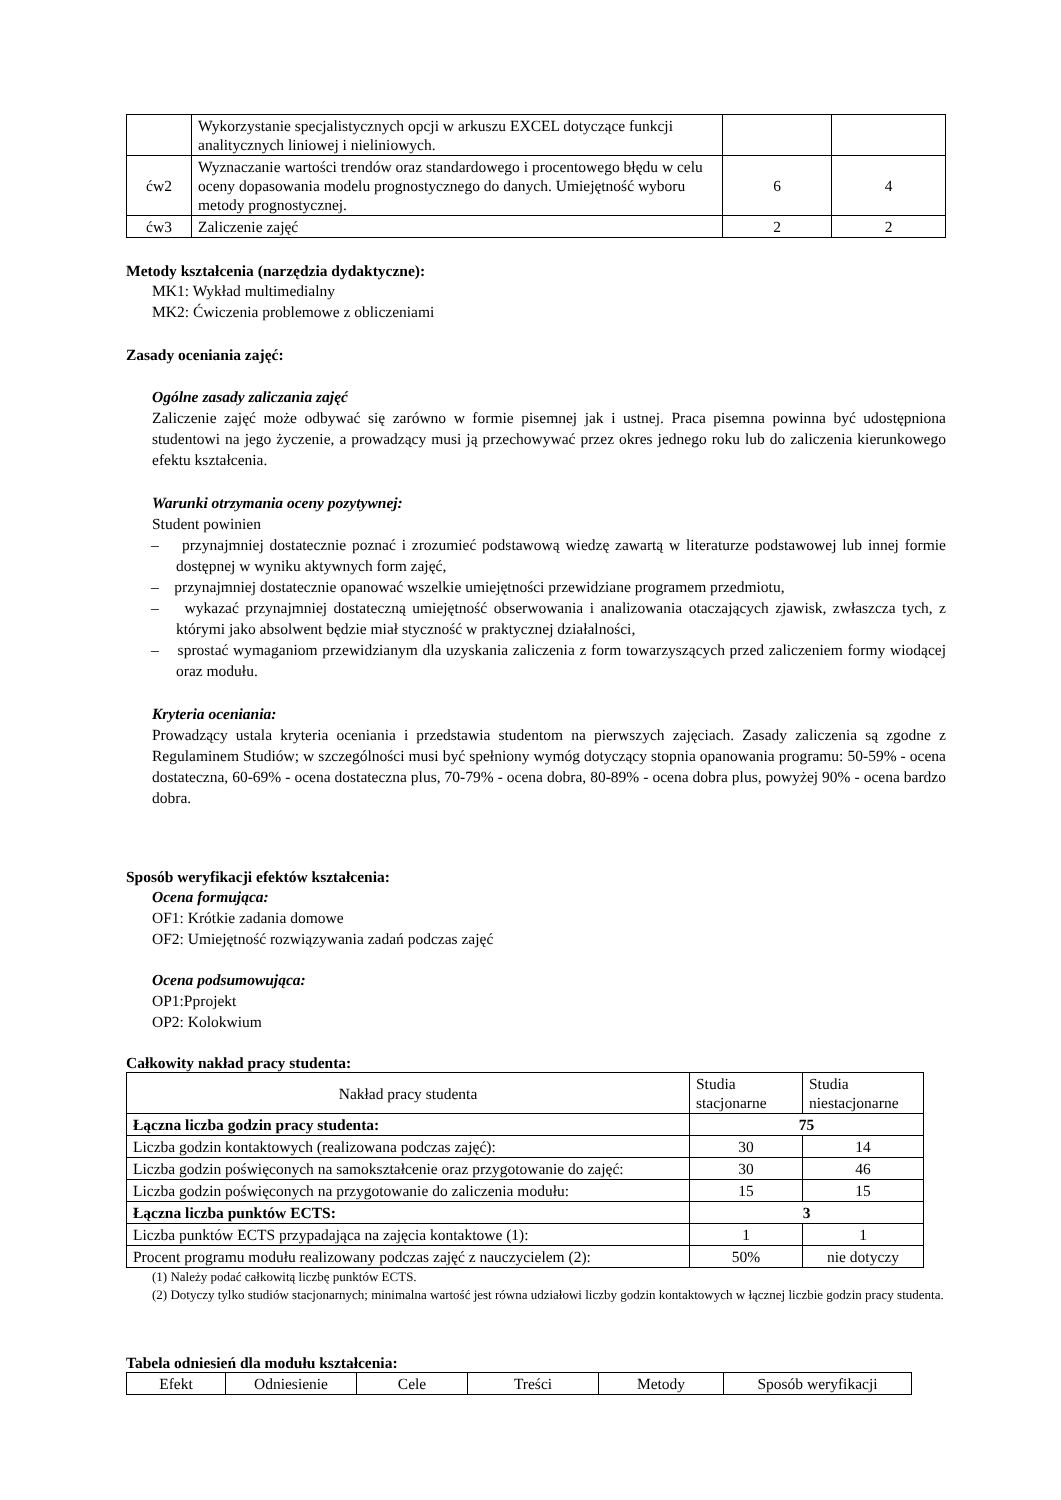| | Wykorzystanie specjalistycznych opcji w arkuszu EXCEL dotyczące funkcji analitycznych liniowej i nieliniowych. | | |
| ćw2 | Wyznaczanie wartości trendów oraz standardowego i procentowego błędu w celu oceny dopasowania modelu prognostycznego do danych. Umiejętność wyboru metody prognostycznej. | 6 | 4 |
| ćw3 | Zaliczenie zajęć | 2 | 2 |
Metody kształcenia (narzędzia dydaktyczne):
MK1: Wykład multimedialny
MK2: Ćwiczenia problemowe z obliczeniami
Zasady oceniania zajęć:
Ogólne zasady zaliczania zajęć
Zaliczenie zajęć może odbywać się zarówno w formie pisemnej jak i ustnej. Praca pisemna powinna być udostępniona studentowi na jego życzenie, a prowadzący musi ją przechowywać przez okres jednego roku lub do zaliczenia kierunkowego efektu kształcenia.
Warunki otrzymania oceny pozytywnej:
Student powinien
– przynajmniej dostatecznie poznać i zrozumieć podstawową wiedzę zawartą w literaturze podstawowej lub innej formie dostępnej w wyniku aktywnych form zajęć,
– przynajmniej dostatecznie opanować wszelkie umiejętności przewidziane programem przedmiotu,
– wykazać przynajmniej dostateczną umiejętność obserwowania i analizowania otaczających zjawisk, zwłaszcza tych, z którymi jako absolwent będzie miał styczność w praktycznej działalności,
– sprostać wymaganiom przewidzianym dla uzyskania zaliczenia z form towarzyszących przed zaliczeniem formy wiodącej oraz modułu.
Kryteria oceniania:
Prowadzący ustala kryteria oceniania i przedstawia studentom na pierwszych zajęciach. Zasady zaliczenia są zgodne z Regulaminem Studiów; w szczególności musi być spełniony wymóg dotyczący stopnia opanowania programu: 50-59% - ocena dostateczna, 60-69% - ocena dostateczna plus, 70-79% - ocena dobra, 80-89% - ocena dobra plus, powyżej 90% - ocena bardzo dobra.
Sposób weryfikacji efektów kształcenia:
Ocena formująca:
OF1: Krótkie zadania domowe
OF2: Umiejętność rozwiązywania zadań podczas zajęć
Ocena podsumowująca:
OP1:Pprojekt
OP2: Kolokwium
Całkowity nakład pracy studenta:
| Nakład pracy studenta | Studia stacjonarne | Studia niestacjonarne |
| Łączna liczba godzin pracy studenta: | 75 | |
| Liczba godzin kontaktowych (realizowana podczas zajęć): | 30 | 14 |
| Liczba godzin poświęconych na samokształcenie oraz przygotowanie do zajęć: | 30 | 46 |
| Liczba godzin poświęconych na przygotowanie do zaliczenia modułu: | 15 | 15 |
| Łączna liczba punktów ECTS: | 3 | |
| Liczba punktów ECTS przypadająca na zajęcia kontaktowe (1): | 1 | 1 |
| Procent programu modułu realizowany podczas zajęć z nauczycielem (2): | 50% | nie dotyczy |
(1) Należy podać całkowitą liczbę punktów ECTS.
(2) Dotyczy tylko studiów stacjonarnych; minimalna wartość jest równa udziałowi liczby godzin kontaktowych w łącznej liczbie godzin pracy studenta.
Tabela odniesień dla modułu kształcenia:
| Efekt | Odniesienie | Cele | Treści | Metody | Sposób weryfikacji |
| --- | --- | --- | --- | --- | --- |